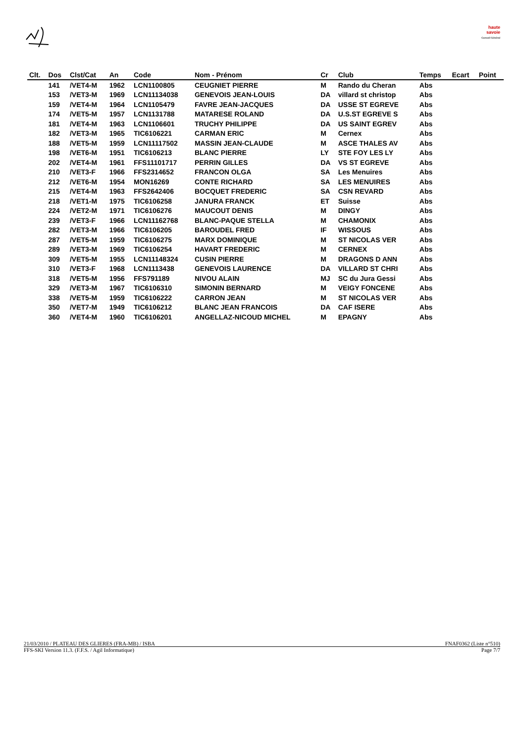haute savoie
Conseil Général
| Clt. | Dos | Clst/Cat | An | Code | Nom - Prénom | Cr | Club | Temps | Ecart | Point |
| --- | --- | --- | --- | --- | --- | --- | --- | --- | --- | --- |
| | 141 | /VET4-M | 1962 | LCN1100805 | CEUGNIET PIERRE | M | Rando du Cheran | Abs | | |
| | 153 | /VET3-M | 1969 | LCN11134038 | GENEVOIS JEAN-LOUIS | DA | villard st christop | Abs | | |
| | 159 | /VET4-M | 1964 | LCN1105479 | FAVRE JEAN-JACQUES | DA | USSE ST EGREVE | Abs | | |
| | 174 | /VET5-M | 1957 | LCN1131788 | MATARESE ROLAND | DA | U.S.ST EGREVE S | Abs | | |
| | 181 | /VET4-M | 1963 | LCN1106601 | TRUCHY PHILIPPE | DA | US SAINT EGREV | Abs | | |
| | 182 | /VET3-M | 1965 | TIC6106221 | CARMAN ERIC | M | Cernex | Abs | | |
| | 188 | /VET5-M | 1959 | LCN11117502 | MASSIN JEAN-CLAUDE | M | ASCE THALES AV | Abs | | |
| | 198 | /VET6-M | 1951 | TIC6106213 | BLANC PIERRE | LY | STE FOY LES LY | Abs | | |
| | 202 | /VET4-M | 1961 | FFS11101717 | PERRIN GILLES | DA | VS ST EGREVE | Abs | | |
| | 210 | /VET3-F | 1966 | FFS2314652 | FRANCON OLGA | SA | Les Menuires | Abs | | |
| | 212 | /VET6-M | 1954 | MON16269 | CONTE RICHARD | SA | LES MENUIRES | Abs | | |
| | 215 | /VET4-M | 1963 | FFS2642406 | BOCQUET FREDERIC | SA | CSN REVARD | Abs | | |
| | 218 | /VET1-M | 1975 | TIC6106258 | JANURA FRANCK | ET | Suisse | Abs | | |
| | 224 | /VET2-M | 1971 | TIC6106276 | MAUCOUT DENIS | M | DINGY | Abs | | |
| | 239 | /VET3-F | 1966 | LCN11162768 | BLANC-PAQUE STELLA | M | CHAMONIX | Abs | | |
| | 282 | /VET3-M | 1966 | TIC6106205 | BAROUDEL FRED | IF | WISSOUS | Abs | | |
| | 287 | /VET5-M | 1959 | TIC6106275 | MARX DOMINIQUE | M | ST NICOLAS VER | Abs | | |
| | 289 | /VET3-M | 1969 | TIC6106254 | HAVART FREDERIC | M | CERNEX | Abs | | |
| | 309 | /VET5-M | 1955 | LCN11148324 | CUSIN PIERRE | M | DRAGONS D ANN | Abs | | |
| | 310 | /VET3-F | 1968 | LCN1113438 | GENEVOIS LAURENCE | DA | VILLARD ST CHRI | Abs | | |
| | 318 | /VET5-M | 1956 | FFS791189 | NIVOU ALAIN | MJ | SC du Jura Gessi | Abs | | |
| | 329 | /VET3-M | 1967 | TIC6106310 | SIMONIN BERNARD | M | VEIGY FONCENE | Abs | | |
| | 338 | /VET5-M | 1959 | TIC6106222 | CARRON JEAN | M | ST NICOLAS VER | Abs | | |
| | 350 | /VET7-M | 1949 | TIC6106212 | BLANC JEAN FRANCOIS | DA | CAF ISERE | Abs | | |
| | 360 | /VET4-M | 1960 | TIC6106201 | ANGELLAZ-NICOUD MICHEL | M | EPAGNY | Abs | | |
21/03/2010 / PLATEAU DES GLIERES (FRA-MB) / ISBA FNAF0362 (Liste n°510)
FFS-SKI Version 11.3. (F.F.S. / Agil Informatique) Page 7/7